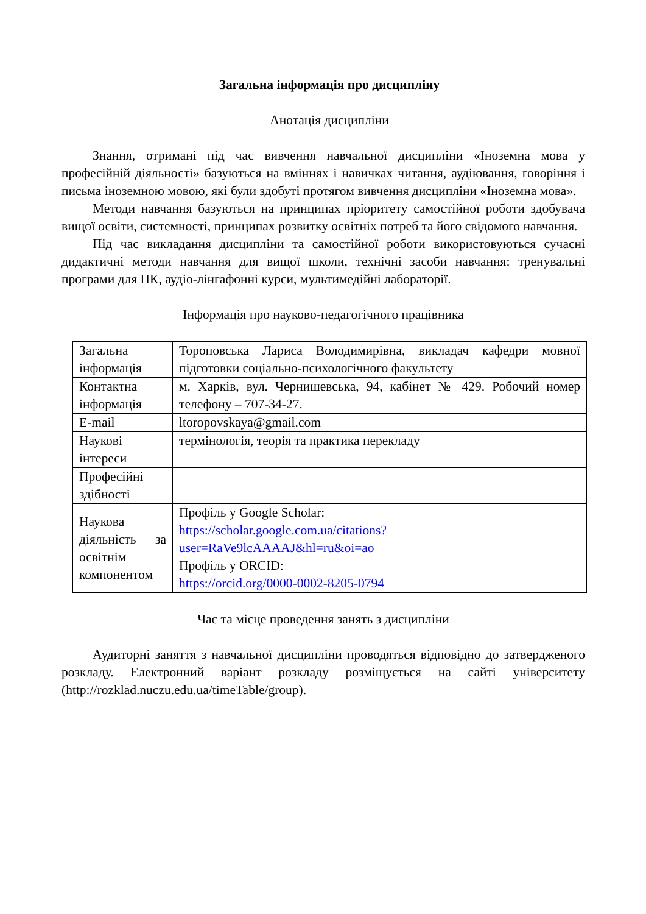Загальна інформація про дисципліну
Анотація дисципліни
Знання, отримані під час вивчення навчальної дисципліни «Іноземна мова у професійній діяльності» базуються на вміннях і навичках читання, аудіювання, говоріння і письма іноземною мовою, які були здобуті протягом вивчення дисципліни «Іноземна мова».
Методи навчання базуються на принципах пріоритету самостійної роботи здобувача вищої освіти, системності, принципах розвитку освітніх потреб та його свідомого навчання.
Під час викладання дисципліни та самостійної роботи використовуються сучасні дидактичні методи навчання для вищої школи, технічні засоби навчання: тренувальні програми для ПК, аудіо-лінгафонні курси, мультимедійні лабораторії.
Інформація про науково-педагогічного працівника
| Загальна інформація | Тороповська Лариса Володимирівна, викладач кафедри мовної підготовки соціально-психологічного факультету |
| Контактна інформація | м. Харків, вул. Чернишевська, 94, кабінет № 429. Робочий номер телефону – 707-34-27. |
| E-mail | ltoropovskaya@gmail.com |
| Наукові інтереси | термінологія, теорія та практика перекладу |
| Професійні здібності | |
| Наукова діяльність за освітнім компонентом | Профіль у Google Scholar: https://scholar.google.com.ua/citations?user=RaVe9lcAAAAJ&hl=ru&oi=ao Профіль у ORCID: https://orcid.org/0000-0002-8205-0794 |
Час та місце проведення занять з дисципліни
Аудиторні заняття з навчальної дисципліни проводяться відповідно до затвердженого розкладу. Електронний варіант розкладу розміщується на сайті університету (http://rozklad.nuczu.edu.ua/timeTable/group).